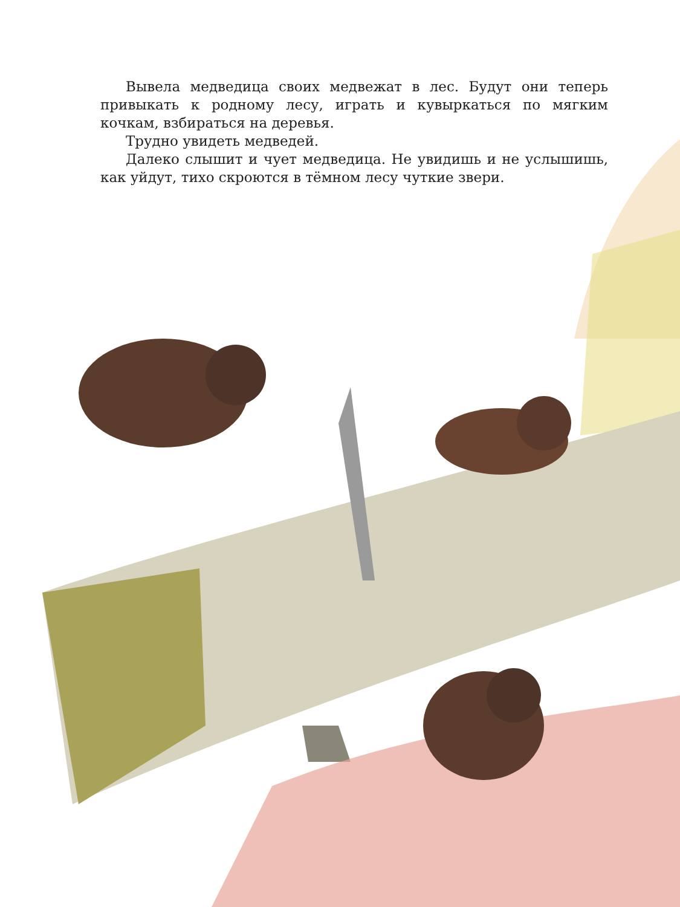Вывела медведица своих медвежат в лес. Будут они теперь привыкать к родному лесу, играть и кувыркаться по мягким кочкам, взбираться на деревья.
Трудно увидеть медведей.
Далеко слышит и чует медведица. Не увидишь и не услышишь, как уйдут, тихо скроются в тёмном лесу чуткие звери.